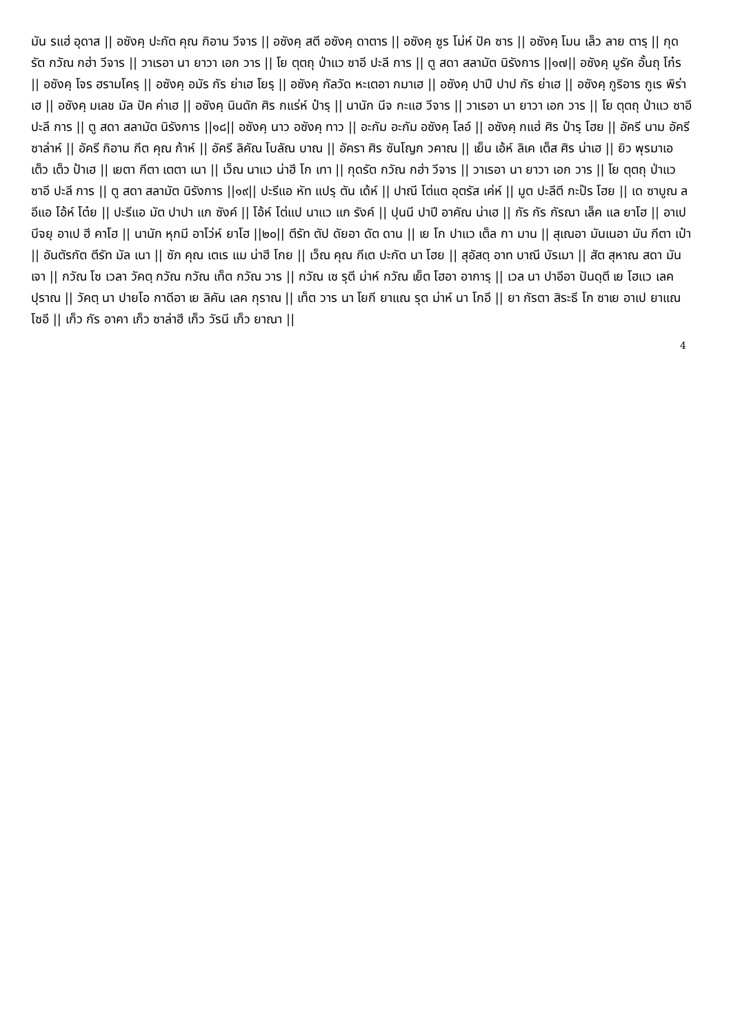มัน รแฮ่ อุดาส || อซังคฺ ปะกัต คุณ กิอาน วีจาร || อซังคฺ สตี อซังคฺ ดาตาร || อซังคฺ ซูร โม่ห์ ปัค ซาร || อซังคฺ โมน เล็ว ลาย ตารฺ || กุดรัต กวัณ กฮ่า วีจาร || วาเรอา นา ยาวา เอก วาร || โย ตุตถุ ป่าแว ซาอี ปะลี การ || ตู สดา สลามัต นิรังการ ||๑๗|| อซังคฺ มูรัค อั้นถุ โก๋ร || อซังคฺ โจร ฮรามโครฺ || อซังคฺ อมัร กัร ย่าเฮ โยรฺ || อซังคฺ กัลวัด หะเตอา กมาเฮ || อซังคฺ ปาปี ปาป กัร ย่าเฮ || อซังคฺ กูริอาร กูเร พิร่าเฮ || อซังคฺ มเลช มัล ปัค ค่าเฮ || อซังคฺ นินดัก ศิร กแร่ห์ ป๋ารฺ || นานัก นีจ กะแฮ วีจาร || วาเรอา นา ยาวา เอก วาร || โย ตุตถุ ป่าแว ซาอี ปะลี การ || ตู สดา สลามัต นิรังการ ||๑๘|| อซังคฺ นาว อซังคฺ ทาว || อะกัม อะกัม อซังคฺ โลอ์ || อซังคฺ กแฮ่ ศิร ป๋ารฺ โฮย || อัครี นาม อัครี ซาล่าห์ || อัครี กิอาน กีต คุณ ก้าห์ || อัครี ลิคัณ โบลัณ บาณ || อัครา ศิร ซันโญก วคาณ || เย็น เอ้ห์ ลิเค เต็ส ศิร น่าเฮ || ยิว พุรมาเอ เต็ว เต็ว ป้าเฮ || เยตา กีตา เตตา เนา || เว็ณ นาแว น่าฮี โก เทา || กุดรัต กวัณ กฮ่า วีจาร || วาเรอา นา ยาวา เอก วาร || โย ตุตถุ ป่าแว ซาอี ปะลี การ || ตู สดา สลามัต นิรังการ ||๑๙|| ปะรีแอ หัท แปรฺ ตัน เด้ห์ || ปาณี โต่แต อุตรัส เค่ห์ || มูต ปะลีตี กะป๊ร โฮย || เด ซาบูณ ลอีแอ โอ้ห์ โต๋ย || ปะรีแอ มัต ปาปา แก ซังค์ || โอ้ห์ โต่แป นาแว แก รังค์ || ปุนนี ปาปี อาคัณ น่าเฮ || กัร กัร กัรณา เล็ค แล ยาโฮ || อาเป บีจยฺ อาเป ฮี คาโฮ || นานัก หุกมี อาโว่ห์ ยาโฮ ||๒๐|| ตีรัท ตัป ดัยอา ดัต ดาน || เย โก ปาแว เต็ล กา มาน || สุเณอา มันเนอา มัน กีตา เป๋า || อันตัรกัต ตีรัท มัล เนา || ซัภ คุณ เตเร แม น่าฮี โกย || เว็ณ คุณ กีเต ปะกัต นา โฮย || สุอัสตฺ อาท บาณี บัรเมา || สัต สุหาณ สดา มัน เจา || กวัณ โซ เวลา วัคตฺ กวัณ กวัณ เท็ต กวัณ วาร || กวัณ เซ รุตี ม่าห์ กวัณ เย็ต โฮอา อาการฺ || เวล นา ปาอีอา ปันดฺตี เย โฮแว เลค ปุราณ || วัคตฺ นา ปายโอ กาดีอา เย ลิคัน เลค กุราณ || เท็ต วาร นา โยกี ยาแณ รุต ม่าห์ นา โกอี || ยา กัรตา สิระธี โก ซาเย อาเป ยาแณ โซอี || เก็ว กัร อาคา เก็ว ซาล่าฮี เก็ว วัรนี เก็ว ยาณา ||
4